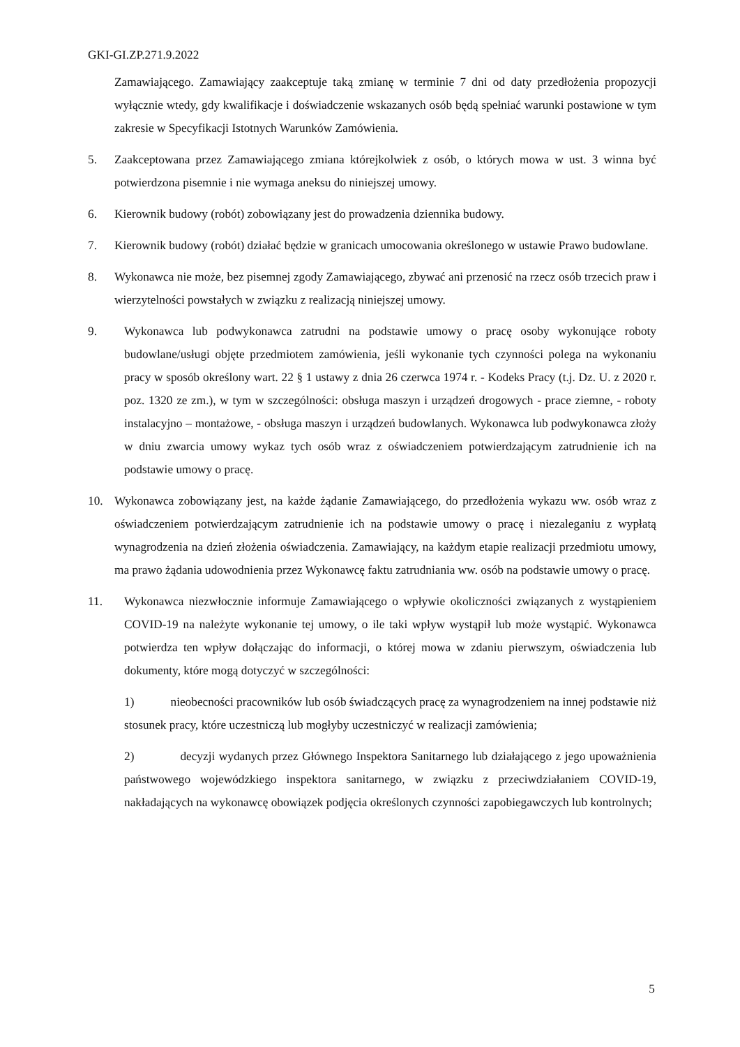GKI-GI.ZP.271.9.2022
Zamawiającego. Zamawiający zaakceptuje taką zmianę w terminie 7 dni od daty przedłożenia propozycji wyłącznie wtedy, gdy kwalifikacje i doświadczenie wskazanych osób będą spełniać warunki postawione w tym zakresie w Specyfikacji Istotnych Warunków Zamówienia.
5. Zaakceptowana przez Zamawiającego zmiana którejkolwiek z osób, o których mowa w ust. 3 winna być potwierdzona pisemnie i nie wymaga aneksu do niniejszej umowy.
6. Kierownik budowy (robót) zobowiązany jest do prowadzenia dziennika budowy.
7. Kierownik budowy (robót) działać będzie w granicach umocowania określonego w ustawie Prawo budowlane.
8. Wykonawca nie może, bez pisemnej zgody Zamawiającego, zbywać ani przenosić na rzecz osób trzecich praw i wierzytelności powstałych w związku z realizacją niniejszej umowy.
9. Wykonawca lub podwykonawca zatrudni na podstawie umowy o pracę osoby wykonujące roboty budowlane/usługi objęte przedmiotem zamówienia, jeśli wykonanie tych czynności polega na wykonaniu pracy w sposób określony wart. 22 § 1 ustawy z dnia 26 czerwca 1974 r. - Kodeks Pracy (t.j. Dz. U. z 2020 r. poz. 1320 ze zm.), w tym w szczególności: obsługa maszyn i urządzeń drogowych - prace ziemne, - roboty instalacyjno – montażowe, - obsługa maszyn i urządzeń budowlanych. Wykonawca lub podwykonawca złoży w dniu zwarcia umowy wykaz tych osób wraz z oświadczeniem potwierdzającym zatrudnienie ich na podstawie umowy o pracę.
10. Wykonawca zobowiązany jest, na każde żądanie Zamawiającego, do przedłożenia wykazu ww. osób wraz z oświadczeniem potwierdzającym zatrudnienie ich na podstawie umowy o pracę i niezaleganiu z wypłatą wynagrodzenia na dzień złożenia oświadczenia. Zamawiający, na każdym etapie realizacji przedmiotu umowy, ma prawo żądania udowodnienia przez Wykonawcę faktu zatrudniania ww. osób na podstawie umowy o pracę.
11. Wykonawca niezwłocznie informuje Zamawiającego o wpływie okoliczności związanych z wystąpieniem COVID-19 na należyte wykonanie tej umowy, o ile taki wpływ wystąpił lub może wystąpić. Wykonawca potwierdza ten wpływ dołączając do informacji, o której mowa w zdaniu pierwszym, oświadczenia lub dokumenty, które mogą dotyczyć w szczególności:
1) nieobecności pracowników lub osób świadczących pracę za wynagrodzeniem na innej podstawie niż stosunek pracy, które uczestniczą lub mogłyby uczestniczyć w realizacji zamówienia;
2) decyzji wydanych przez Głównego Inspektora Sanitarnego lub działającego z jego upoważnienia państwowego wojewódzkiego inspektora sanitarnego, w związku z przeciwdziałaniem COVID-19, nakładających na wykonawcę obowiązek podjęcia określonych czynności zapobiegawczych lub kontrolnych;
5